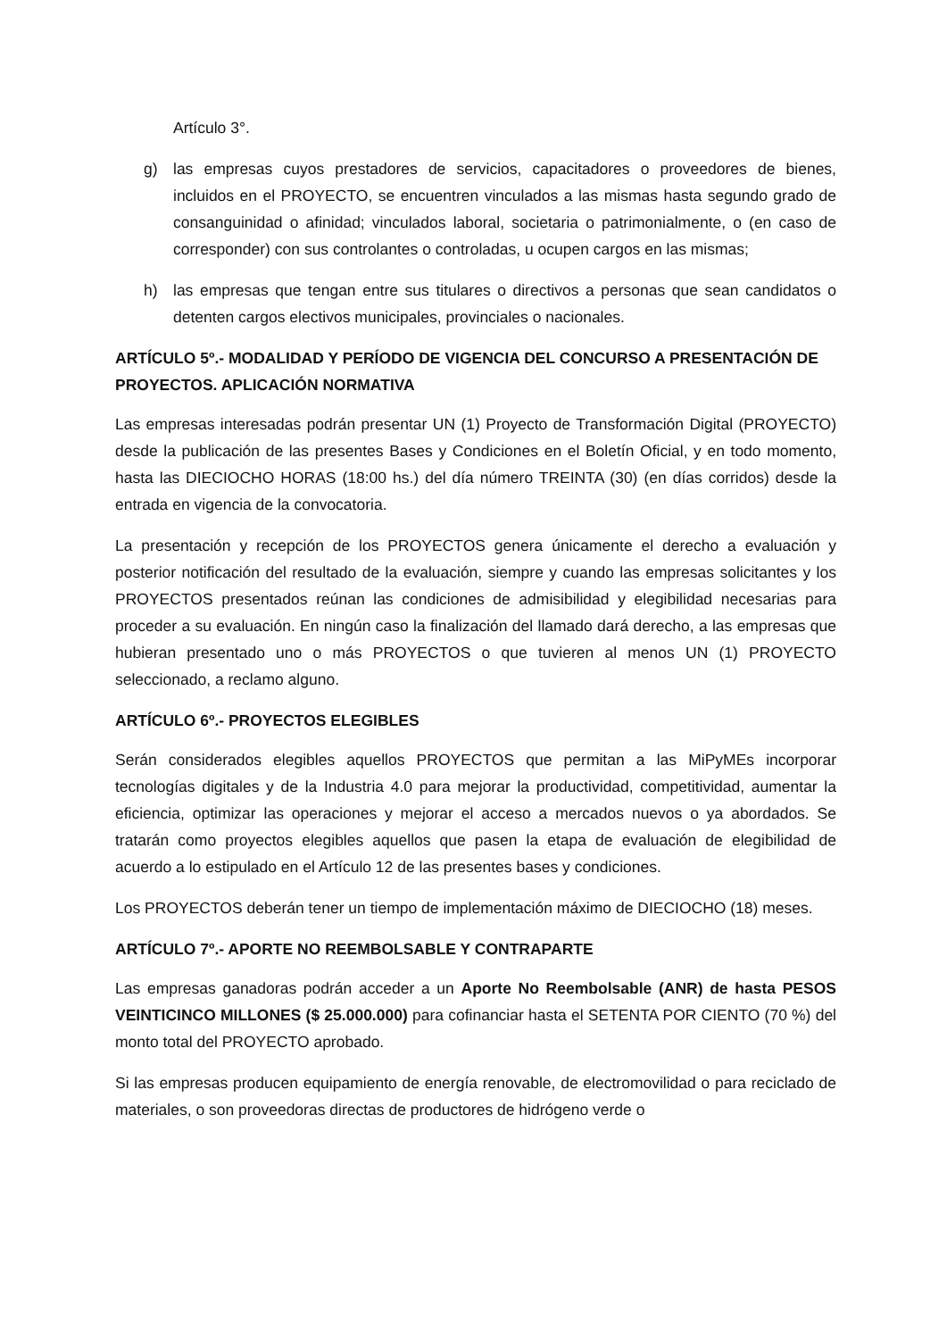Artículo 3°.
g) las empresas cuyos prestadores de servicios, capacitadores o proveedores de bienes, incluidos en el PROYECTO, se encuentren vinculados a las mismas hasta segundo grado de consanguinidad o afinidad; vinculados laboral, societaria o patrimonialmente, o (en caso de corresponder) con sus controlantes o controladas, u ocupen cargos en las mismas;
h) las empresas que tengan entre sus titulares o directivos a personas que sean candidatos o detenten cargos electivos municipales, provinciales o nacionales.
ARTÍCULO 5º.- MODALIDAD Y PERÍODO DE VIGENCIA DEL CONCURSO A PRESENTACIÓN DE PROYECTOS. APLICACIÓN NORMATIVA
Las empresas interesadas podrán presentar UN (1) Proyecto de Transformación Digital (PROYECTO) desde la publicación de las presentes Bases y Condiciones en el Boletín Oficial, y en todo momento, hasta las DIECIOCHO HORAS (18:00 hs.) del día número TREINTA (30) (en días corridos) desde la entrada en vigencia de la convocatoria.
La presentación y recepción de los PROYECTOS genera únicamente el derecho a evaluación y posterior notificación del resultado de la evaluación, siempre y cuando las empresas solicitantes y los PROYECTOS presentados reúnan las condiciones de admisibilidad y elegibilidad necesarias para proceder a su evaluación. En ningún caso la finalización del llamado dará derecho, a las empresas que hubieran presentado uno o más PROYECTOS o que tuvieren al menos UN (1) PROYECTO seleccionado, a reclamo alguno.
ARTÍCULO 6º.- PROYECTOS ELEGIBLES
Serán considerados elegibles aquellos PROYECTOS que permitan a las MiPyMEs incorporar tecnologías digitales y de la Industria 4.0 para mejorar la productividad, competitividad, aumentar la eficiencia, optimizar las operaciones y mejorar el acceso a mercados nuevos o ya abordados. Se tratarán como proyectos elegibles aquellos que pasen la etapa de evaluación de elegibilidad de acuerdo a lo estipulado en el Artículo 12 de las presentes bases y condiciones.
Los PROYECTOS deberán tener un tiempo de implementación máximo de DIECIOCHO (18) meses.
ARTÍCULO 7º.- APORTE NO REEMBOLSABLE Y CONTRAPARTE
Las empresas ganadoras podrán acceder a un Aporte No Reembolsable (ANR) de hasta PESOS VEINTICINCO MILLONES ($ 25.000.000) para cofinanciar hasta el SETENTA POR CIENTO (70 %) del monto total del PROYECTO aprobado.
Si las empresas producen equipamiento de energía renovable, de electromovilidad o para reciclado de materiales, o son proveedoras directas de productores de hidrógeno verde o